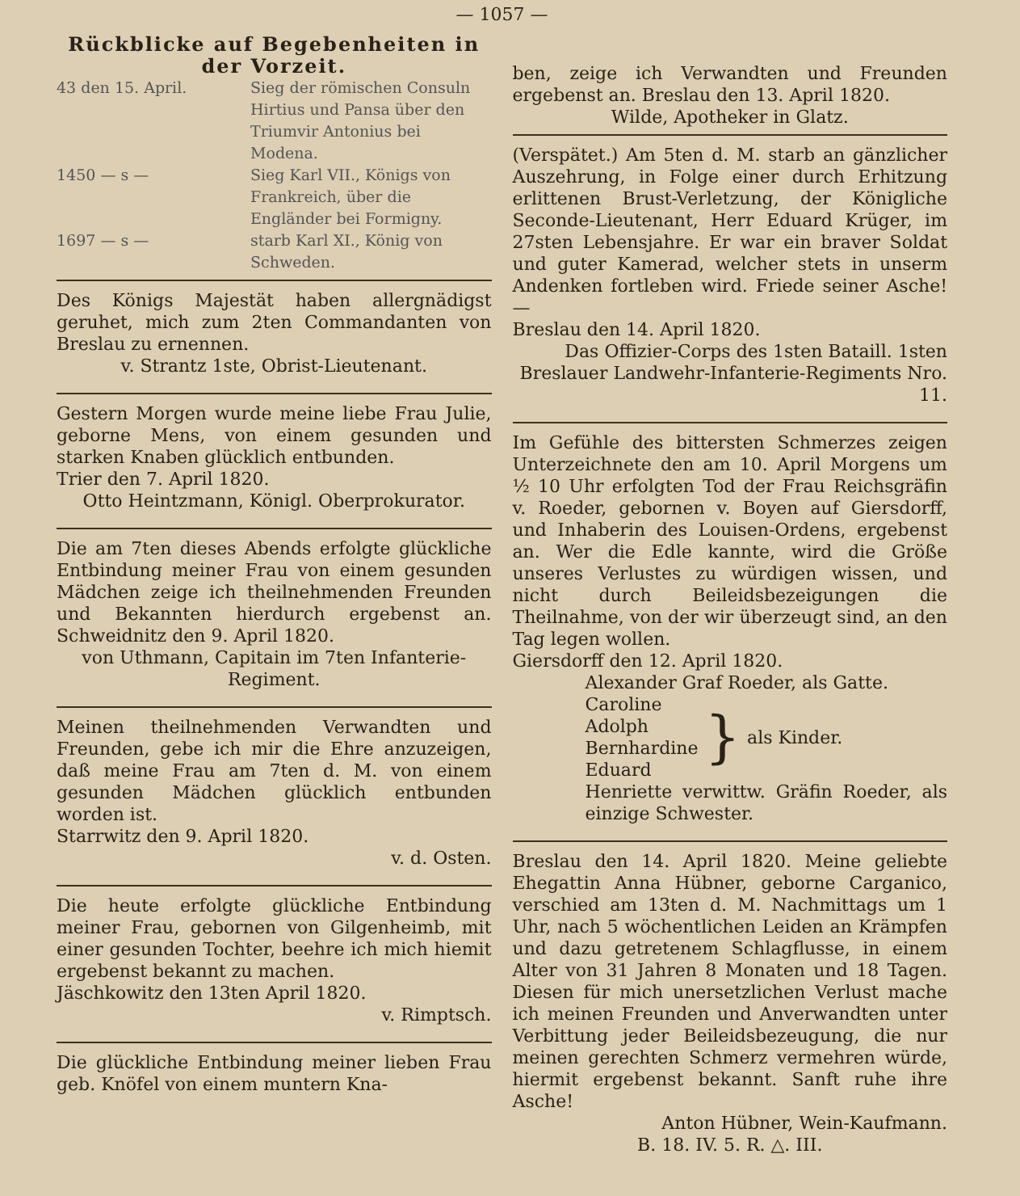— 1057 —
Rückblicke auf Begebenheiten in der Vorzeit.
43 den 15. April. Sieg der römischen Consuln Hirtius und Pansa über den Triumvir Antonius bei Modena.
1450 — s — Sieg Karl VII., Königs von Frankreich, über die Engländer bei Formigny.
1697 — s — starb Karl XI., König von Schweden.
Des Königs Majestät haben allergnädigst geruhet, mich zum 2ten Commandanten von Breslau zu ernennen.
v. Strantz 1ste, Obrist-Lieutenant.
Gestern Morgen wurde meine liebe Frau Julie, geborne Mens, von einem gesunden und starken Knaben glücklich entbunden.
Trier den 7. April 1820.
Otto Heintzmann, Königl. Oberprokurator.
Die am 7ten dieses Abends erfolgte glückliche Entbindung meiner Frau von einem gesunden Mädchen zeige ich theilnehmenden Freunden und Bekannten hierdurch ergebenst an. Schweidnitz den 9. April 1820.
von Uthmann, Capitain im 7ten Infanterie-Regiment.
Meinen theilnehmenden Verwandten und Freunden, gebe ich mir die Ehre anzuzeigen, daß meine Frau am 7ten d. M. von einem gesunden Mädchen glücklich entbunden worden ist.
Starrwitz den 9. April 1820.
v. d. Osten.
Die heute erfolgte glückliche Entbindung meiner Frau, gebornen von Gilgenheimb, mit einer gesunden Tochter, beehre ich mich hiemit ergebenst bekannt zu machen.
Jäschkowitz den 13ten April 1820.
v. Rimptsch.
Die glückliche Entbindung meiner lieben Frau geb. Knöfel von einem muntern Kna-
ben, zeige ich Verwandten und Freunden ergebenst an. Breslau den 13. April 1820.
Wilde, Apotheker in Glatz.
(Verspätet.) Am 5ten d. M. starb an gänzlicher Auszehrung, in Folge einer durch Erhitzung erlittenen Brust-Verletzung, der Königliche Seconde-Lieutenant, Herr Eduard Krüger, im 27sten Lebensjahre. Er war ein braver Soldat und guter Kamerad, welcher stets in unserm Andenken fortleben wird. Friede seiner Asche! —
Breslau den 14. April 1820.
Das Offizier-Corps des 1sten Bataill. 1sten Breslauer Landwehr-Infanterie-Regiments Nro. 11.
Im Gefühle des bittersten Schmerzes zeigen Unterzeichnete den am 10. April Morgens um ½ 10 Uhr erfolgten Tod der Frau Reichsgräfin v. Roeder, gebornen v. Boyen auf Giersdorff, und Inhaberin des Louisen-Ordens, ergebenst an. Wer die Edle kannte, wird die Größe unseres Verlustes zu würdigen wissen, und nicht durch Beileidsbezeigungen die Theilnahme, von der wir überzeugt sind, an den Tag legen wollen.
Giersdorff den 12. April 1820.
Alexander Graf Roeder, als Gatte.
Caroline
Adolph
Bernhardine
Eduard
}
als Kinder.
Henriette verwittw. Gräfin Roeder, als einzige Schwester.
Breslau den 14. April 1820. Meine geliebte Ehegattin Anna Hübner, geborne Carganico, verschied am 13ten d. M. Nachmittags um 1 Uhr, nach 5 wöchentlichen Leiden an Krämpfen und dazu getretenem Schlagflusse, in einem Alter von 31 Jahren 8 Monaten und 18 Tagen. Diesen für mich unersetzlichen Verlust mache ich meinen Freunden und Anverwandten unter Verbittung jeder Beileidsbezeugung, die nur meinen gerechten Schmerz vermehren würde, hiermit ergebenst bekannt. Sanft ruhe ihre Asche!
Anton Hübner, Wein-Kaufmann.
B. 18. IV. 5. R. △. III.